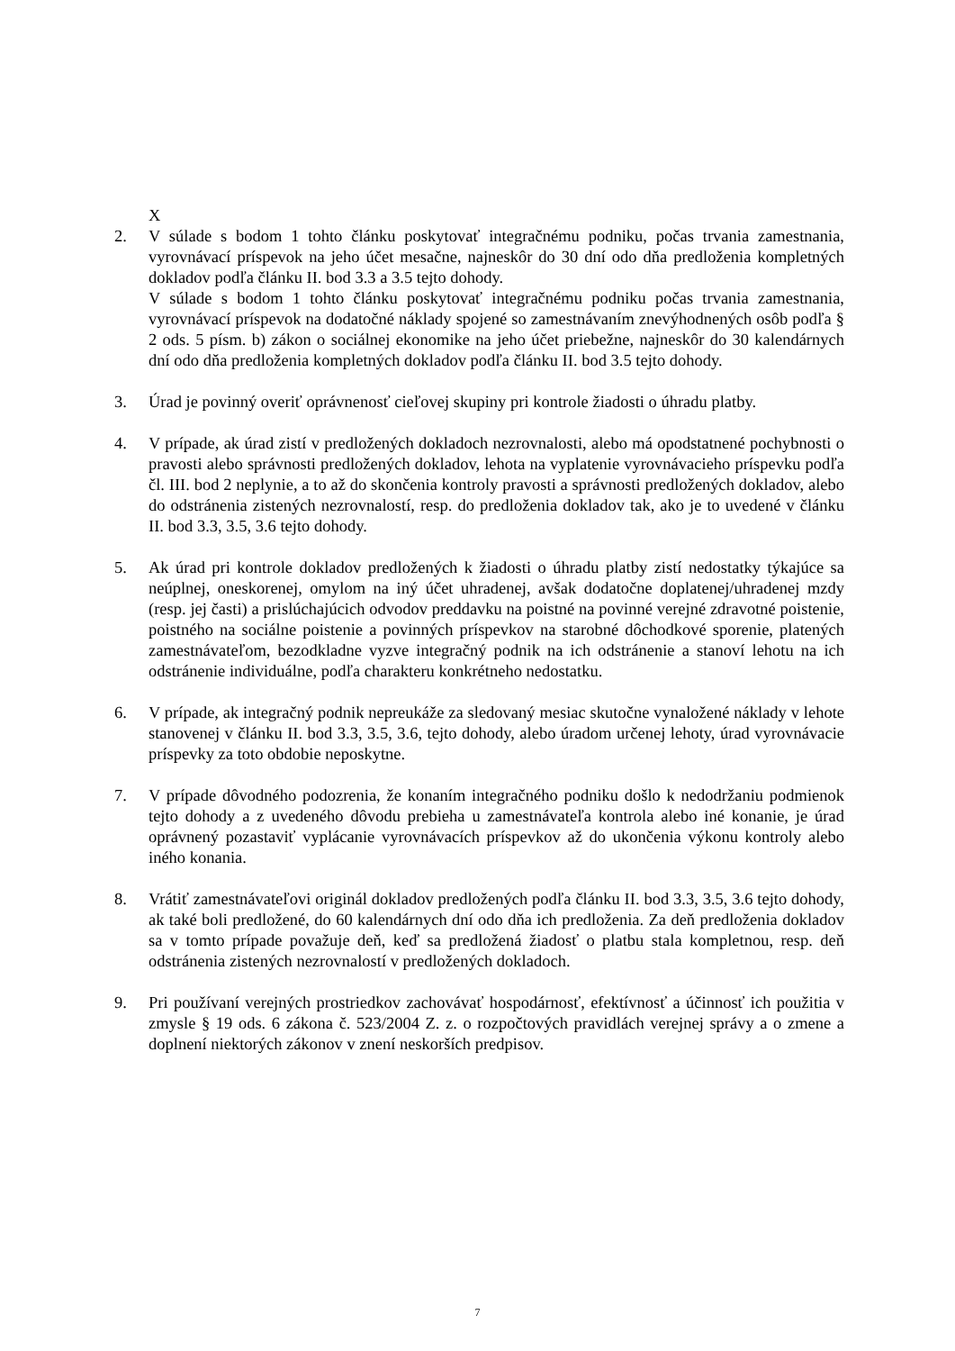X
2. V súlade s bodom 1 tohto článku poskytovať integračnému podniku, počas trvania zamestnania, vyrovnávací príspevok na jeho účet mesačne, najneskôr do 30 dní odo dňa predloženia kompletných dokladov podľa článku II. bod 3.3 a 3.5 tejto dohody.
V súlade s bodom 1 tohto článku poskytovať integračnému podniku počas trvania zamestnania, vyrovnávací príspevok na dodatočné náklady spojené so zamestnávaním znevýhodnených osôb podľa § 2 ods. 5 písm. b) zákon o sociálnej ekonomike na jeho účet priebežne, najneskôr do 30 kalendárnych dní odo dňa predloženia kompletných dokladov podľa článku II. bod 3.5 tejto dohody.
3. Úrad je povinný overiť oprávnenosť cieľovej skupiny pri kontrole žiadosti o úhradu platby.
4. V prípade, ak úrad zistí v predložených dokladoch nezrovnalosti, alebo má opodstatnené pochybnosti o pravosti alebo správnosti predložených dokladov, lehota na vyplatenie vyrovnávacieho príspevku podľa čl. III. bod 2 neplynie, a to až do skončenia kontroly pravosti a správnosti predložených dokladov, alebo do odstránenia zistených nezrovnalostí, resp. do predloženia dokladov tak, ako je to uvedené v článku II. bod 3.3, 3.5, 3.6 tejto dohody.
5. Ak úrad pri kontrole dokladov predložených k žiadosti o úhradu platby zistí nedostatky týkajúce sa neúplnej, oneskorenej, omylom na iný účet uhradenej, avšak dodatočne doplatenej/uhradenej mzdy (resp. jej časti) a prislúchajúcich odvodov preddavku na poistné na povinné verejné zdravotné poistenie, poistného na sociálne poistenie a povinných príspevkov na starobné dôchodkové sporenie, platených zamestnávateľom, bezodkladne vyzve integračný podnik na ich odstránenie a stanoví lehotu na ich odstránenie individuálne, podľa charakteru konkrétneho nedostatku.
6. V prípade, ak integračný podnik nepreukáže za sledovaný mesiac skutočne vynaložené náklady v lehote stanovenej v článku II. bod 3.3, 3.5, 3.6, tejto dohody, alebo úradom určenej lehoty, úrad vyrovnávacie príspevky za toto obdobie neposkytne.
7. V prípade dôvodného podozrenia, že konaním integračného podniku došlo k nedodržaniu podmienok tejto dohody a z uvedeného dôvodu prebieha u zamestnávateľa kontrola alebo iné konanie, je úrad oprávnený pozastaviť vyplácanie vyrovnávacích príspevkov až do ukončenia výkonu kontroly alebo iného konania.
8. Vrátiť zamestnávateľovi originál dokladov predložených podľa článku II. bod 3.3, 3.5, 3.6 tejto dohody, ak také boli predložené, do 60 kalendárnych dní odo dňa ich predloženia. Za deň predloženia dokladov sa v tomto prípade považuje deň, keď sa predložená žiadosť o platbu stala kompletnou, resp. deň odstránenia zistených nezrovnalostí v predložených dokladoch.
9. Pri používaní verejných prostriedkov zachovávať hospodárnosť, efektívnosť a účinnosť ich použitia v zmysle § 19 ods. 6 zákona č. 523/2004 Z. z. o rozpočtových pravidlách verejnej správy a o zmene a doplnení niektorých zákonov v znení neskorších predpisov.
7